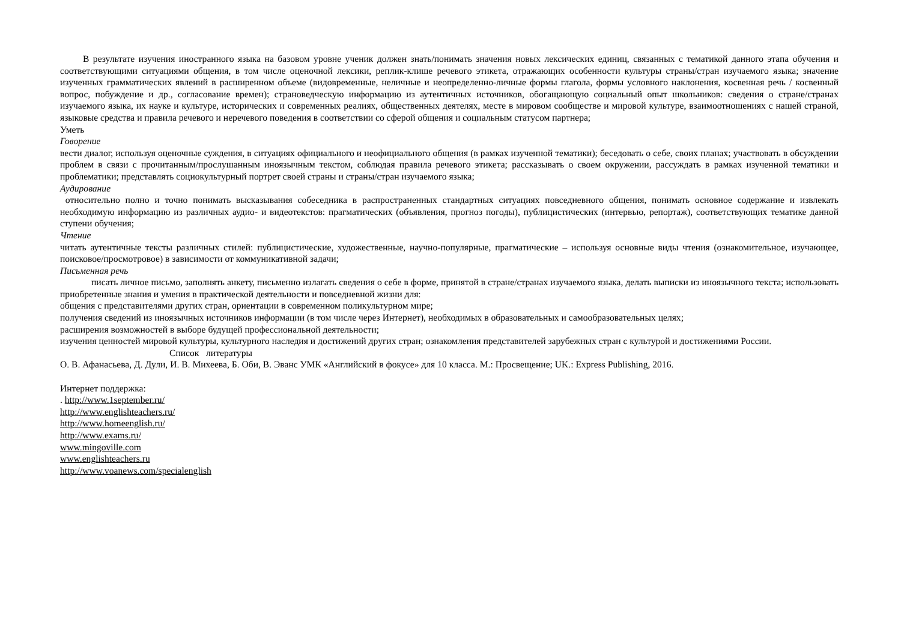В результате изучения иностранного языка на базовом уровне ученик должен знать/понимать значения новых лексических единиц, связанных с тематикой данного этапа обучения и соответствующими ситуациями общения, в том числе оценочной лексики, реплик-клише речевого этикета, отражающих особенности культуры страны/стран изучаемого языка; значение изученных грамматических явлений в расширенном объеме (видовременные, неличные и неопределенно-личные формы глагола, формы условного наклонения, косвенная речь / косвенный вопрос, побуждение и др., согласование времен); страноведческую информацию из аутентичных источников, обогащающую социальный опыт школьников: сведения о стране/странах изучаемого языка, их науке и культуре, исторических и современных реалиях, общественных деятелях, месте в мировом сообществе и мировой культуре, взаимоотношениях с нашей страной, языковые средства и правила речевого и неречевого поведения в соответствии со сферой общения и социальным статусом партнера;
Уметь
Говорение
вести диалог, используя оценочные суждения, в ситуациях официального и неофициального общения (в рамках изученной тематики); беседовать о себе, своих планах; участвовать в обсуждении проблем в связи с прочитанным/прослушанным иноязычным текстом, соблюдая правила речевого этикета; рассказывать о своем окружении, рассуждать в рамках изученной тематики и проблематики; представлять социокультурный портрет своей страны и страны/стран изучаемого языка;
Аудирование
относительно полно и точно понимать высказывания собеседника в распространенных стандартных ситуациях повседневного общения, понимать основное содержание и извлекать необходимую информацию из различных аудио- и видеотекстов: прагматических (объявления, прогноз погоды), публицистических (интервью, репортаж), соответствующих тематике данной ступени обучения;
Чтение
читать аутентичные тексты различных стилей: публицистические, художественные, научно-популярные, прагматические – используя основные виды чтения (ознакомительное, изучающее, поисковое/просмотровое) в зависимости от коммуникативной задачи;
Письменная речь
писать личное письмо, заполнять анкету, письменно излагать сведения о себе в форме, принятой в стране/странах изучаемого языка, делать выписки из иноязычного текста; использовать приобретенные знания и умения в практической деятельности и повседневной жизни для:
общения с представителями других стран, ориентации в современном поликультурном мире;
получения сведений из иноязычных источников информации (в том числе через Интернет), необходимых в образовательных и самообразовательных целях;
расширения возможностей в выборе будущей профессиональной деятельности;
изучения ценностей мировой культуры, культурного наследия и достижений других стран; ознакомления представителей зарубежных стран с культурой и достижениями России.
Список литературы
О. В. Афанасьева, Д. Дули, И. В. Михеева, Б. Оби, В. Эванс УМК «Английский в фокусе» для 10 класса. М.: Просвещение; UK.: Express Publishing, 2016.
Интернет поддержка:
. http://www.1september.ru/
http://www.englishteachers.ru/
http://www.homeenglish.ru/
http://www.exams.ru/
www.mingoville.com
www.englishteachers.ru
http://www.voanews.com/specialenglish